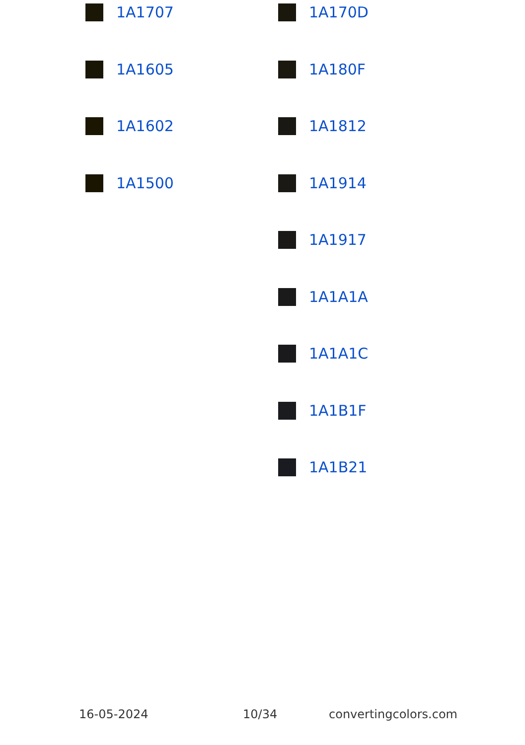1A1707
1A1605
1A1602
1A1500
1A170D
1A180F
1A1812
1A1914
1A1917
1A1A1A
1A1A1C
1A1B1F
1A1B21
16-05-2024 10/34 convertingcolors.com